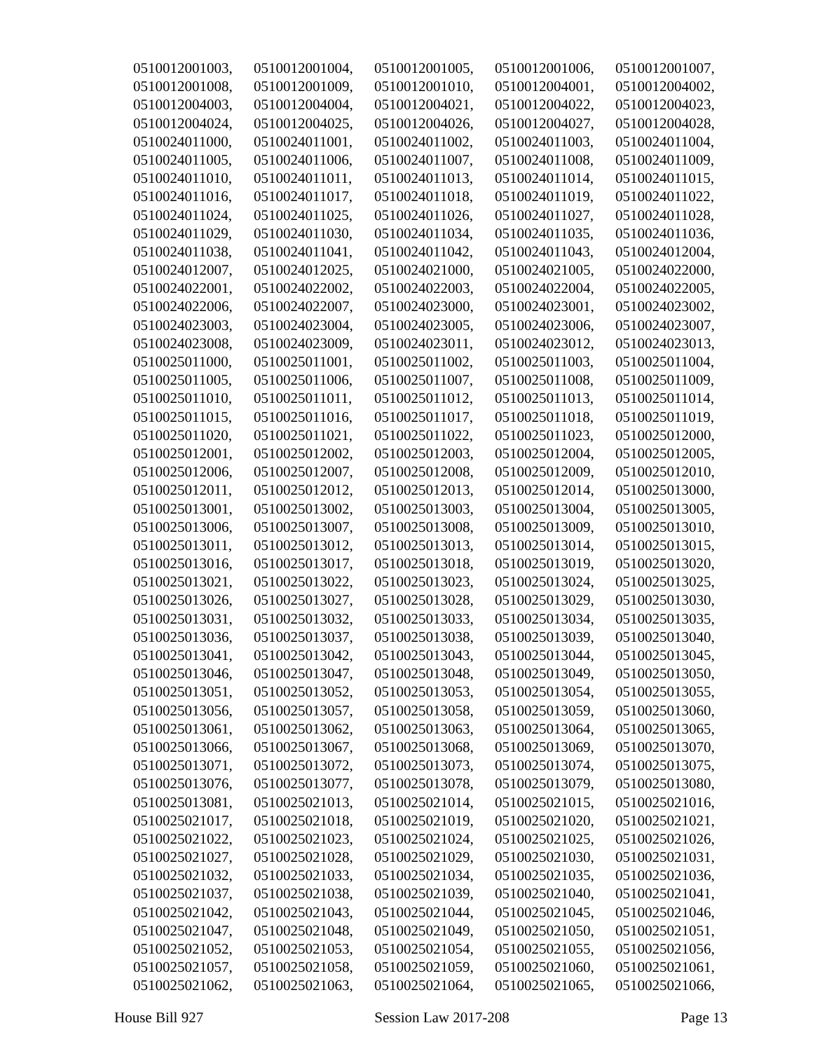0510012001003, 0510012001004, 0510012001005, 0510012001006, 0510012001007,
0510012001008, 0510012001009, 0510012001010, 0510012004001, 0510012004002,
0510012004003, 0510012004004, 0510012004021, 0510012004022, 0510012004023,
0510012004024, 0510012004025, 0510012004026, 0510012004027, 0510012004028,
0510024011000, 0510024011001, 0510024011002, 0510024011003, 0510024011004,
0510024011005, 0510024011006, 0510024011007, 0510024011008, 0510024011009,
0510024011010, 0510024011011, 0510024011013, 0510024011014, 0510024011015,
0510024011016, 0510024011017, 0510024011018, 0510024011019, 0510024011022,
0510024011024, 0510024011025, 0510024011026, 0510024011027, 0510024011028,
0510024011029, 0510024011030, 0510024011034, 0510024011035, 0510024011036,
0510024011038, 0510024011041, 0510024011042, 0510024011043, 0510024012004,
0510024012007, 0510024012025, 0510024021000, 0510024021005, 0510024022000,
0510024022001, 0510024022002, 0510024022003, 0510024022004, 0510024022005,
0510024022006, 0510024022007, 0510024023000, 0510024023001, 0510024023002,
0510024023003, 0510024023004, 0510024023005, 0510024023006, 0510024023007,
0510024023008, 0510024023009, 0510024023011, 0510024023012, 0510024023013,
0510025011000, 0510025011001, 0510025011002, 0510025011003, 0510025011004,
0510025011005, 0510025011006, 0510025011007, 0510025011008, 0510025011009,
0510025011010, 0510025011011, 0510025011012, 0510025011013, 0510025011014,
0510025011015, 0510025011016, 0510025011017, 0510025011018, 0510025011019,
0510025011020, 0510025011021, 0510025011022, 0510025011023, 0510025012000,
0510025012001, 0510025012002, 0510025012003, 0510025012004, 0510025012005,
0510025012006, 0510025012007, 0510025012008, 0510025012009, 0510025012010,
0510025012011, 0510025012012, 0510025012013, 0510025012014, 0510025013000,
0510025013001, 0510025013002, 0510025013003, 0510025013004, 0510025013005,
0510025013006, 0510025013007, 0510025013008, 0510025013009, 0510025013010,
0510025013011, 0510025013012, 0510025013013, 0510025013014, 0510025013015,
0510025013016, 0510025013017, 0510025013018, 0510025013019, 0510025013020,
0510025013021, 0510025013022, 0510025013023, 0510025013024, 0510025013025,
0510025013026, 0510025013027, 0510025013028, 0510025013029, 0510025013030,
0510025013031, 0510025013032, 0510025013033, 0510025013034, 0510025013035,
0510025013036, 0510025013037, 0510025013038, 0510025013039, 0510025013040,
0510025013041, 0510025013042, 0510025013043, 0510025013044, 0510025013045,
0510025013046, 0510025013047, 0510025013048, 0510025013049, 0510025013050,
0510025013051, 0510025013052, 0510025013053, 0510025013054, 0510025013055,
0510025013056, 0510025013057, 0510025013058, 0510025013059, 0510025013060,
0510025013061, 0510025013062, 0510025013063, 0510025013064, 0510025013065,
0510025013066, 0510025013067, 0510025013068, 0510025013069, 0510025013070,
0510025013071, 0510025013072, 0510025013073, 0510025013074, 0510025013075,
0510025013076, 0510025013077, 0510025013078, 0510025013079, 0510025013080,
0510025013081, 0510025021013, 0510025021014, 0510025021015, 0510025021016,
0510025021017, 0510025021018, 0510025021019, 0510025021020, 0510025021021,
0510025021022, 0510025021023, 0510025021024, 0510025021025, 0510025021026,
0510025021027, 0510025021028, 0510025021029, 0510025021030, 0510025021031,
0510025021032, 0510025021033, 0510025021034, 0510025021035, 0510025021036,
0510025021037, 0510025021038, 0510025021039, 0510025021040, 0510025021041,
0510025021042, 0510025021043, 0510025021044, 0510025021045, 0510025021046,
0510025021047, 0510025021048, 0510025021049, 0510025021050, 0510025021051,
0510025021052, 0510025021053, 0510025021054, 0510025021055, 0510025021056,
0510025021057, 0510025021058, 0510025021059, 0510025021060, 0510025021061,
0510025021062, 0510025021063, 0510025021064, 0510025021065, 0510025021066,
House Bill 927 Session Law 2017-208 Page 13